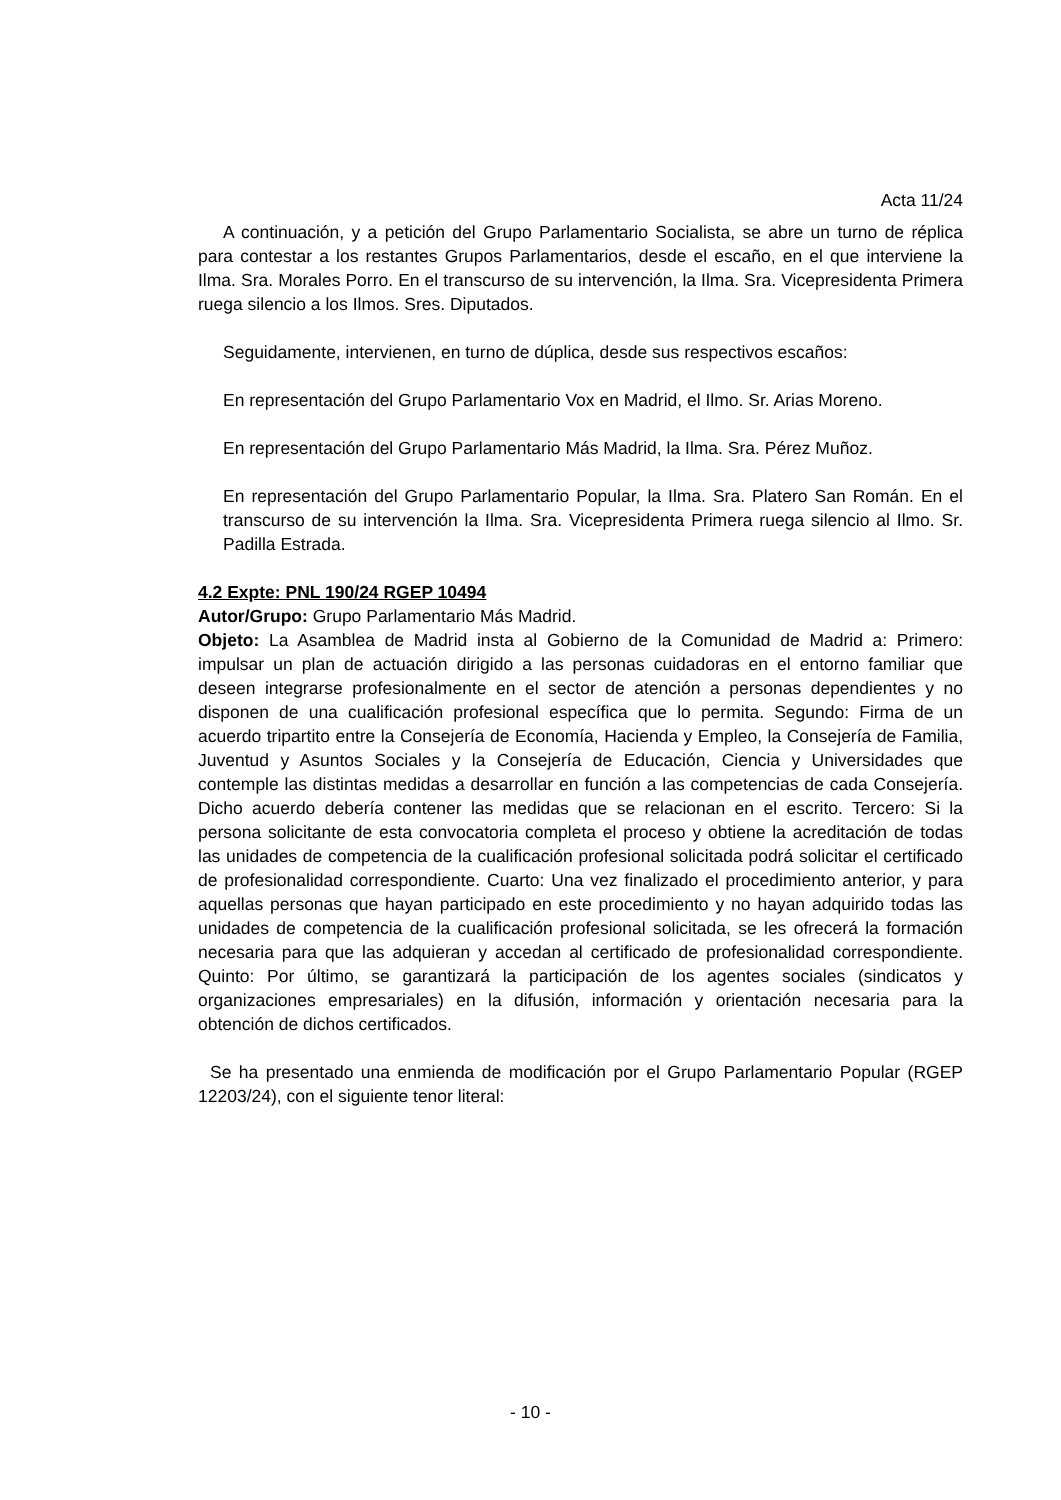Acta 11/24
A continuación, y a petición del Grupo Parlamentario Socialista, se abre un turno de réplica para contestar a los restantes Grupos Parlamentarios, desde el escaño, en el que interviene la Ilma. Sra. Morales Porro. En el transcurso de su intervención, la Ilma. Sra. Vicepresidenta Primera ruega silencio a los Ilmos. Sres. Diputados.
Seguidamente, intervienen, en turno de dúplica, desde sus respectivos escaños:
En representación del Grupo Parlamentario Vox en Madrid, el Ilmo. Sr. Arias Moreno.
En representación del Grupo Parlamentario Más Madrid, la Ilma. Sra. Pérez Muñoz.
En representación del Grupo Parlamentario Popular, la Ilma. Sra. Platero San Román. En el transcurso de su intervención la Ilma. Sra. Vicepresidenta Primera ruega silencio al Ilmo. Sr. Padilla Estrada.
4.2 Expte: PNL 190/24 RGEP 10494
Autor/Grupo: Grupo Parlamentario Más Madrid.
Objeto: La Asamblea de Madrid insta al Gobierno de la Comunidad de Madrid a: Primero: impulsar un plan de actuación dirigido a las personas cuidadoras en el entorno familiar que deseen integrarse profesionalmente en el sector de atención a personas dependientes y no disponen de una cualificación profesional específica que lo permita. Segundo: Firma de un acuerdo tripartito entre la Consejería de Economía, Hacienda y Empleo, la Consejería de Familia, Juventud y Asuntos Sociales y la Consejería de Educación, Ciencia y Universidades que contemple las distintas medidas a desarrollar en función a las competencias de cada Consejería. Dicho acuerdo debería contener las medidas que se relacionan en el escrito. Tercero: Si la persona solicitante de esta convocatoria completa el proceso y obtiene la acreditación de todas las unidades de competencia de la cualificación profesional solicitada podrá solicitar el certificado de profesionalidad correspondiente. Cuarto: Una vez finalizado el procedimiento anterior, y para aquellas personas que hayan participado en este procedimiento y no hayan adquirido todas las unidades de competencia de la cualificación profesional solicitada, se les ofrecerá la formación necesaria para que las adquieran y accedan al certificado de profesionalidad correspondiente. Quinto: Por último, se garantizará la participación de los agentes sociales (sindicatos y organizaciones empresariales) en la difusión, información y orientación necesaria para la obtención de dichos certificados.
Se ha presentado una enmienda de modificación por el Grupo Parlamentario Popular (RGEP 12203/24), con el siguiente tenor literal:
- 10 -